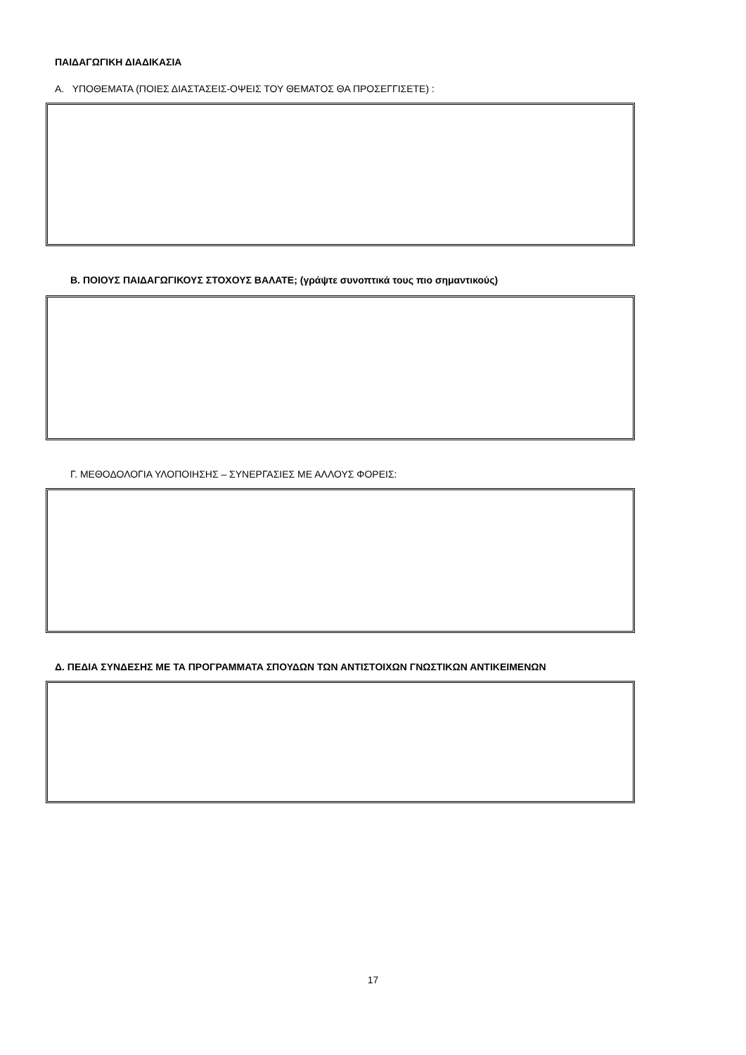ΠΑΙΔΑΓΩΓΙΚΗ ΔΙΑΔΙΚΑΣΙΑ
Α. ΥΠΟΘΕΜΑΤΑ (ΠΟΙΕΣ ΔΙΑΣΤΑΣΕΙΣ-ΟΨΕΙΣ ΤΟΥ ΘΕΜΑΤΟΣ ΘΑ ΠΡΟΣΕΓΓΙΣΕΤΕ) :
Β. ΠΟΙΟΥΣ ΠΑΙΔΑΓΩΓΙΚΟΥΣ ΣΤΟΧΟΥΣ ΒΑΛΑΤΕ; (γράψτε συνοπτικά τους πιο σημαντικούς)
Γ. ΜΕΘΟΔΟΛΟΓΙΑ ΥΛΟΠΟΙΗΣΗΣ – ΣΥΝΕΡΓΑΣΙΕΣ ΜΕ ΑΛΛΟΥΣ ΦΟΡΕΙΣ:
Δ. ΠΕΔΙΑ ΣΥΝΔΕΣΗΣ ΜΕ ΤΑ ΠΡΟΓΡΑΜΜΑΤΑ ΣΠΟΥΔΩΝ ΤΩΝ ΑΝΤΙΣΤΟΙΧΩΝ ΓΝΩΣΤΙΚΩΝ ΑΝΤΙΚΕΙΜΕΝΩΝ
17